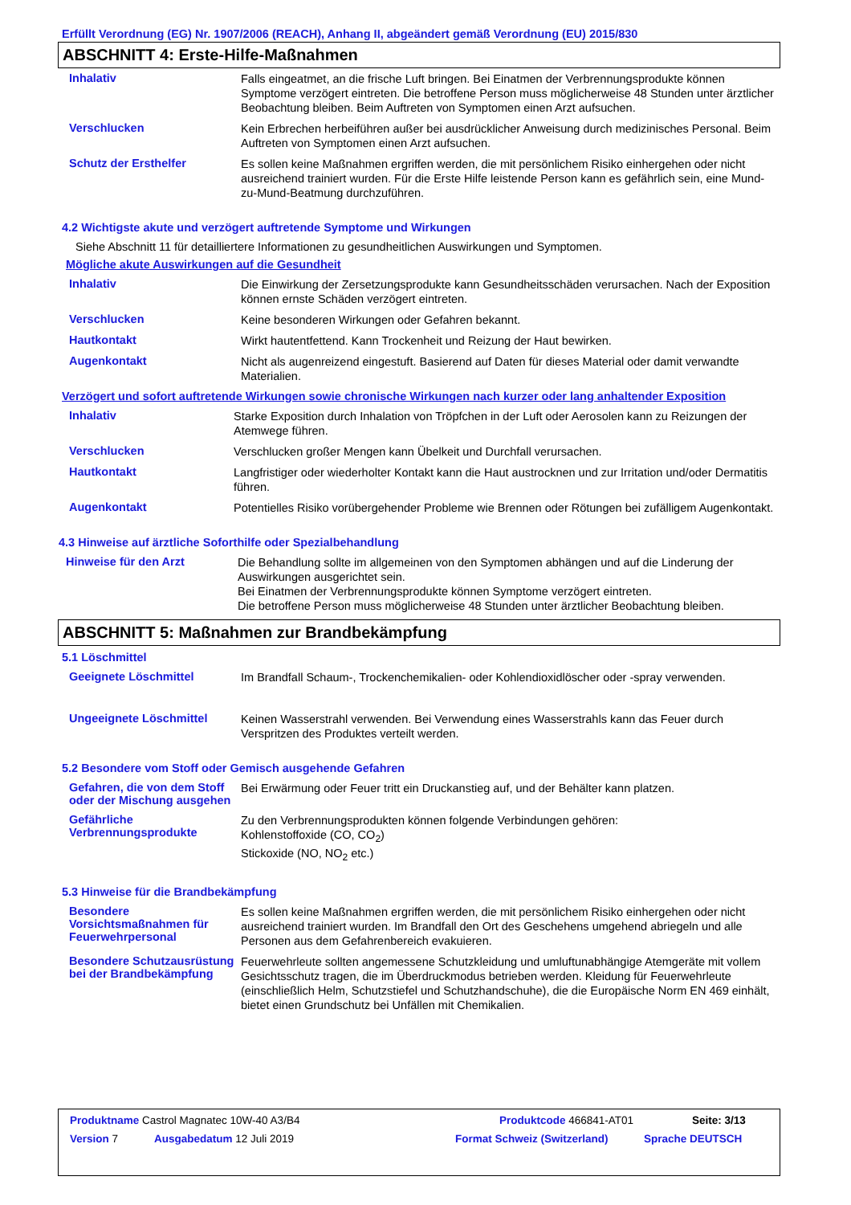Erfüllt Verordnung (EG) Nr. 1907/2006 (REACH), Anhang II, abgeändert gemäß Verordnung (EU) 2015/830
ABSCHNITT 4: Erste-Hilfe-Maßnahmen
Inhalativ
Falls eingeatmet, an die frische Luft bringen. Bei Einatmen der Verbrennungsprodukte können Symptome verzögert eintreten. Die betroffene Person muss möglicherweise 48 Stunden unter ärztlicher Beobachtung bleiben. Beim Auftreten von Symptomen einen Arzt aufsuchen.
Verschlucken
Kein Erbrechen herbeiführen außer bei ausdrücklicher Anweisung durch medizinisches Personal. Beim Auftreten von Symptomen einen Arzt aufsuchen.
Schutz der Ersthelfer
Es sollen keine Maßnahmen ergriffen werden, die mit persönlichem Risiko einhergehen oder nicht ausreichend trainiert wurden. Für die Erste Hilfe leistende Person kann es gefährlich sein, eine Mund-zu-Mund-Beatmung durchzuführen.
4.2 Wichtigste akute und verzögert auftretende Symptome und Wirkungen
Siehe Abschnitt 11 für detailliertere Informationen zu gesundheitlichen Auswirkungen und Symptomen.
Mögliche akute Auswirkungen auf die Gesundheit
Inhalativ
Die Einwirkung der Zersetzungsprodukte kann Gesundheitsschäden verursachen. Nach der Exposition können ernste Schäden verzögert eintreten.
Verschlucken
Keine besonderen Wirkungen oder Gefahren bekannt.
Hautkontakt
Wirkt hautentfettend. Kann Trockenheit und Reizung der Haut bewirken.
Augenkontakt
Nicht als augenreizend eingestuft. Basierend auf Daten für dieses Material oder damit verwandte Materialien.
Verzögert und sofort auftretende Wirkungen sowie chronische Wirkungen nach kurzer oder lang anhaltender Exposition
Inhalativ
Starke Exposition durch Inhalation von Tröpfchen in der Luft oder Aerosolen kann zu Reizungen der Atemwege führen.
Verschlucken
Verschlucken großer Mengen kann Übelkeit und Durchfall verursachen.
Hautkontakt
Langfristiger oder wiederholter Kontakt kann die Haut austrocknen und zur Irritation und/oder Dermatitis führen.
Augenkontakt
Potentielles Risiko vorübergehender Probleme wie Brennen oder Rötungen bei zufälligem Augenkontakt.
4.3 Hinweise auf ärztliche Soforthilfe oder Spezialbehandlung
Hinweise für den Arzt
Die Behandlung sollte im allgemeinen von den Symptomen abhängen und auf die Linderung der Auswirkungen ausgerichtet sein.
Bei Einatmen der Verbrennungsprodukte können Symptome verzögert eintreten.
Die betroffene Person muss möglicherweise 48 Stunden unter ärztlicher Beobachtung bleiben.
ABSCHNITT 5: Maßnahmen zur Brandbekämpfung
5.1 Löschmittel
Geeignete Löschmittel
Im Brandfall Schaum-, Trockenchemikalien- oder Kohlendioxidlöscher oder -spray verwenden.
Ungeeignete Löschmittel
Keinen Wasserstrahl verwenden. Bei Verwendung eines Wasserstrahls kann das Feuer durch Verspritzen des Produktes verteilt werden.
5.2 Besondere vom Stoff oder Gemisch ausgehende Gefahren
Gefahren, die von dem Stoff oder der Mischung ausgehen
Bei Erwärmung oder Feuer tritt ein Druckanstieg auf, und der Behälter kann platzen.
Gefährliche Verbrennungsprodukte
Zu den Verbrennungsprodukten können folgende Verbindungen gehören:
Kohlenstoffoxide (CO, CO<sub>2</sub>)
Stickoxide (NO, NO<sub>2</sub> etc.)
5.3 Hinweise für die Brandbekämpfung
Besondere Vorsichtsmaßnahmen für Feuerwehrpersonal
Es sollen keine Maßnahmen ergriffen werden, die mit persönlichem Risiko einhergehen oder nicht ausreichend trainiert wurden. Im Brandfall den Ort des Geschehens umgehend abriegeln und alle Personen aus dem Gefahrenbereich evakuieren.
Besondere Schutzausrüstung bei der Brandbekämpfung
Feuerwehrleute sollten angemessene Schutzkleidung und umluftunabhängige Atemgeräte mit vollem Gesichtsschutz tragen, die im Überdruckmodus betrieben werden. Kleidung für Feuerwehrleute (einschließlich Helm, Schutzstiefel und Schutzhandschuhe), die die Europäische Norm EN 469 einhält, bietet einen Grundschutz bei Unfällen mit Chemikalien.
Produktname Castrol Magnatec 10W-40 A3/B4 Produktcode 466841-AT01 Seite: 3/13
Version 7 Ausgabedatum 12 Juli 2019 Format Schweiz (Switzerland) Sprache DEUTSCH